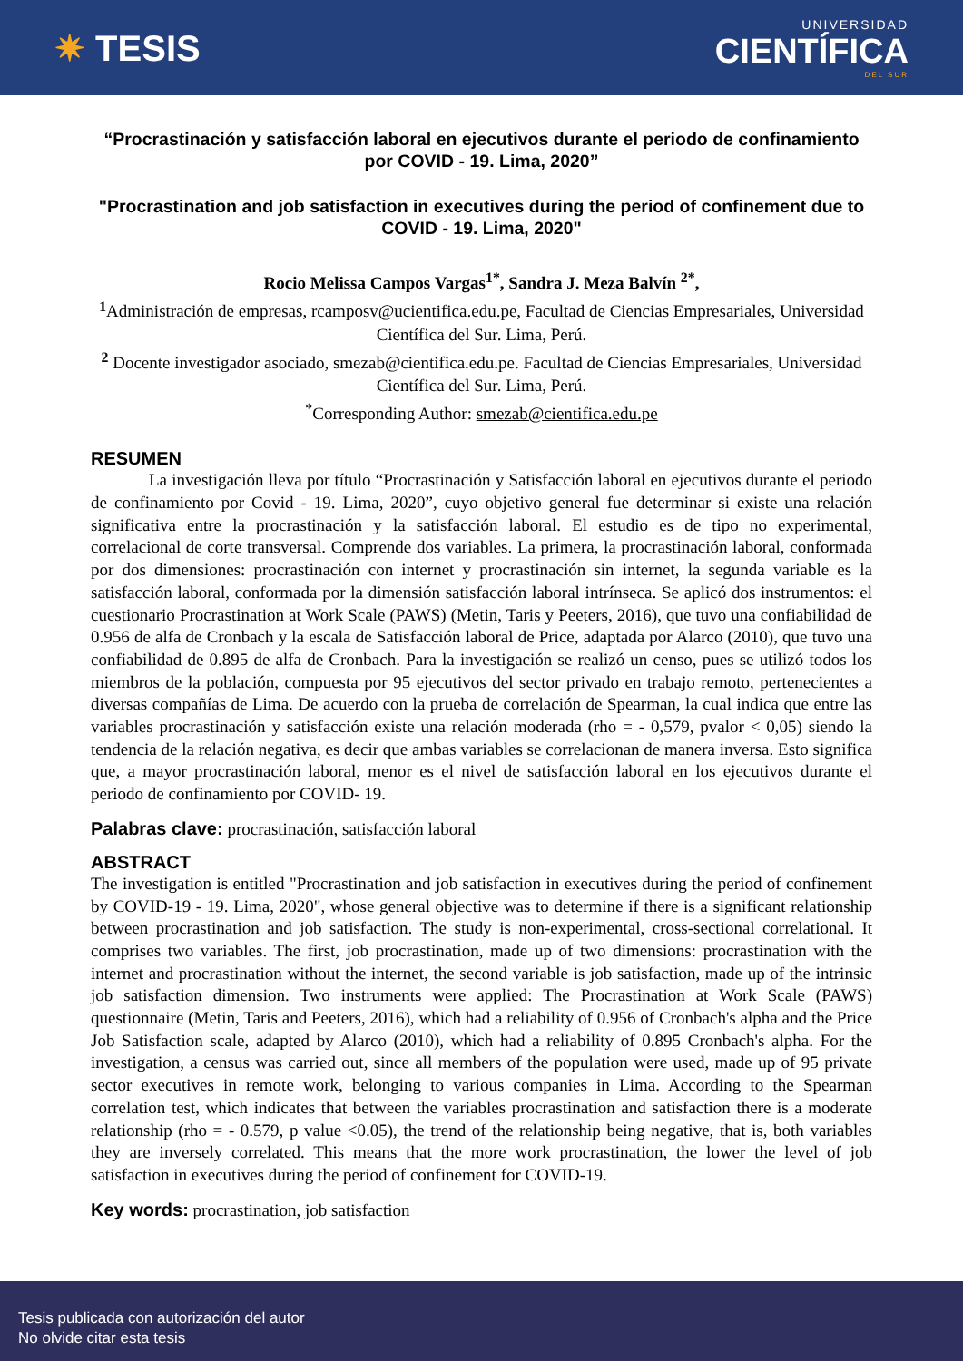✷ TESIS
UNIVERSIDAD
CIENTÍFICA
DEL SUR
“Procrastinación y satisfacción laboral en ejecutivos durante el periodo de confinamiento por COVID - 19. Lima, 2020”
"Procrastination and job satisfaction in executives during the period of confinement due to COVID - 19. Lima, 2020"
Rocio Melissa Campos Vargas<sup>1*</sup>, Sandra J. Meza Balvín <sup>2*</sup>,
<sup>1</sup> Administración de empresas, rcamposv@ucientifica.edu.pe, Facultad de Ciencias Empresariales, Universidad Científica del Sur. Lima, Perú.
<sup>2</sup> Docente investigador asociado, smezab@cientifica.edu.pe. Facultad de Ciencias Empresariales, Universidad Científica del Sur. Lima, Perú.
<sup>*</sup> Corresponding Author: smezab@cientifica.edu.pe
RESUMEN
La investigación lleva por título “Procrastinación y Satisfacción laboral en ejecutivos durante el periodo de confinamiento por Covid - 19. Lima, 2020”, cuyo objetivo general fue determinar si existe una relación significativa entre la procrastinación y la satisfacción laboral. El estudio es de tipo no experimental, correlacional de corte transversal. Comprende dos variables. La primera, la procrastinación laboral, conformada por dos dimensiones: procrastinación con internet y procrastinación sin internet, la segunda variable es la satisfacción laboral, conformada por la dimensión satisfacción laboral intrínseca. Se aplicó dos instrumentos: el cuestionario Procrastination at Work Scale (PAWS) (Metin, Taris y Peeters, 2016), que tuvo una confiabilidad de 0.956 de alfa de Cronbach y la escala de Satisfacción laboral de Price, adaptada por Alarco (2010), que tuvo una confiabilidad de 0.895 de alfa de Cronbach. Para la investigación se realizó un censo, pues se utilizó todos los miembros de la población, compuesta por 95 ejecutivos del sector privado en trabajo remoto, pertenecientes a diversas compañías de Lima. De acuerdo con la prueba de correlación de Spearman, la cual indica que entre las variables procrastinación y satisfacción existe una relación moderada (rho = - 0,579, pvalor < 0,05) siendo la tendencia de la relación negativa, es decir que ambas variables se correlacionan de manera inversa. Esto significa que, a mayor procrastinación laboral, menor es el nivel de satisfacción laboral en los ejecutivos durante el periodo de confinamiento por COVID- 19.
Palabras clave: procrastinación, satisfacción laboral
ABSTRACT
The investigation is entitled "Procrastination and job satisfaction in executives during the period of confinement by COVID-19 - 19. Lima, 2020", whose general objective was to determine if there is a significant relationship between procrastination and job satisfaction. The study is non-experimental, cross-sectional correlational. It comprises two variables. The first, job procrastination, made up of two dimensions: procrastination with the internet and procrastination without the internet, the second variable is job satisfaction, made up of the intrinsic job satisfaction dimension. Two instruments were applied: The Procrastination at Work Scale (PAWS) questionnaire (Metin, Taris and Peeters, 2016), which had a reliability of 0.956 of Cronbach's alpha and the Price Job Satisfaction scale, adapted by Alarco (2010), which had a reliability of 0.895 Cronbach's alpha. For the investigation, a census was carried out, since all members of the population were used, made up of 95 private sector executives in remote work, belonging to various companies in Lima. According to the Spearman correlation test, which indicates that between the variables procrastination and satisfaction there is a moderate relationship (rho = - 0.579, p value <0.05), the trend of the relationship being negative, that is, both variables they are inversely correlated. This means that the more work procrastination, the lower the level of job satisfaction in executives during the period of confinement for COVID-19.
Key words: procrastination, job satisfaction
Tesis publicada con autorización del autor
No olvide citar esta tesis